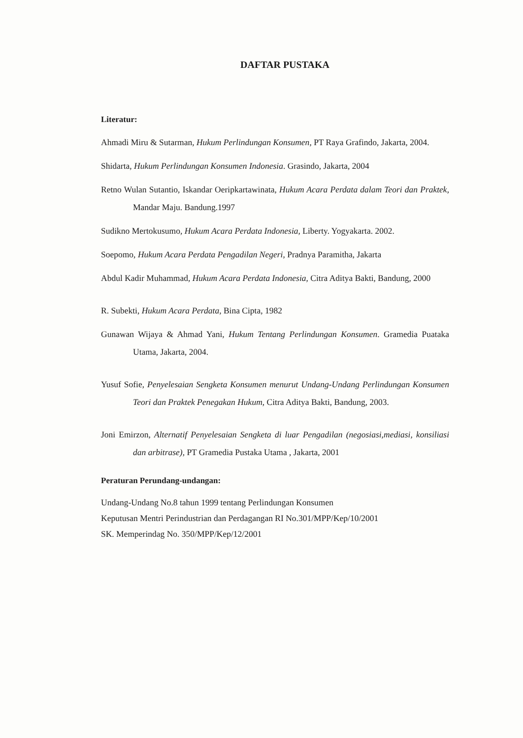DAFTAR PUSTAKA
Literatur:
Ahmadi Miru & Sutarman, Hukum Perlindungan Konsumen, PT Raya Grafindo, Jakarta, 2004.
Shidarta, Hukum Perlindungan Konsumen Indonesia. Grasindo, Jakarta, 2004
Retno Wulan Sutantio, Iskandar Oeripkartawinata, Hukum Acara Perdata dalam Teori dan Praktek, Mandar Maju. Bandung.1997
Sudikno Mertokusumo, Hukum Acara Perdata Indonesia, Liberty. Yogyakarta. 2002.
Soepomo, Hukum Acara Perdata Pengadilan Negeri, Pradnya Paramitha, Jakarta
Abdul Kadir Muhammad, Hukum Acara Perdata Indonesia, Citra Aditya Bakti, Bandung, 2000
R. Subekti, Hukum Acara Perdata, Bina Cipta, 1982
Gunawan Wijaya & Ahmad Yani, Hukum Tentang Perlindungan Konsumen. Gramedia Puataka Utama, Jakarta, 2004.
Yusuf Sofie, Penyelesaian Sengketa Konsumen menurut Undang-Undang Perlindungan Konsumen Teori dan Praktek Penegakan Hukum, Citra Aditya Bakti, Bandung, 2003.
Joni Emirzon, Alternatif Penyelesaian Sengketa di luar Pengadilan (negosiasi,mediasi, konsiliasi dan arbitrase), PT Gramedia Pustaka Utama , Jakarta, 2001
Peraturan Perundang-undangan:
Undang-Undang No.8 tahun 1999 tentang Perlindungan Konsumen
Keputusan Mentri Perindustrian dan Perdagangan RI No.301/MPP/Kep/10/2001
SK. Memperindag No. 350/MPP/Kep/12/2001